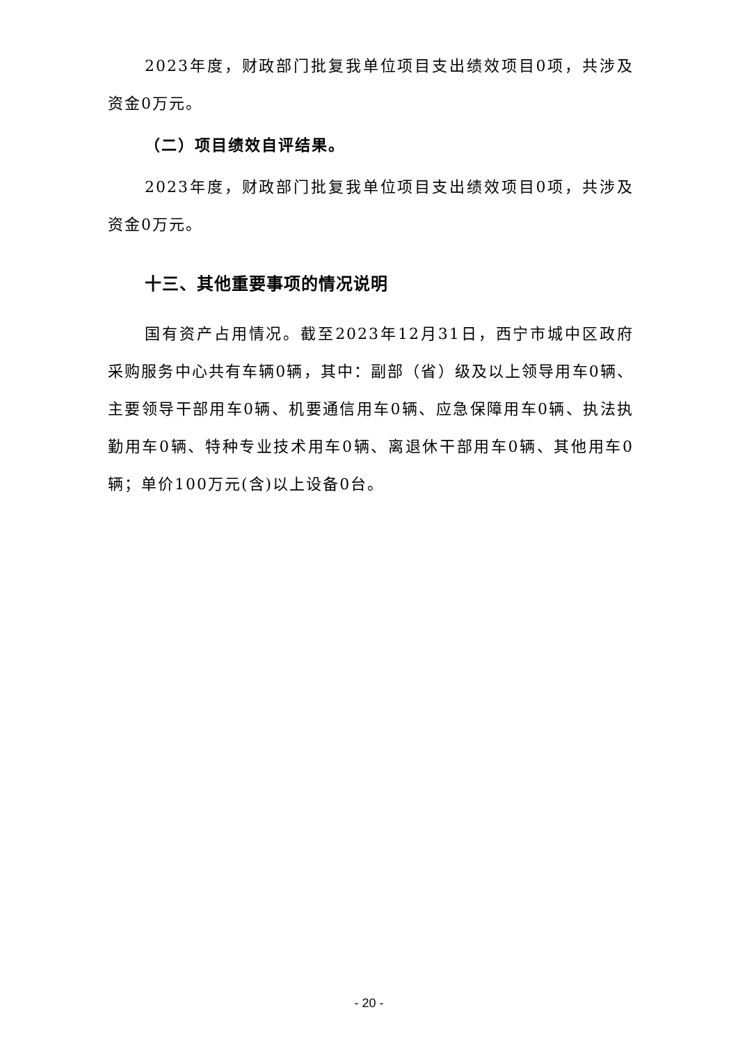2023年度，财政部门批复我单位项目支出绩效项目0项，共涉及资金0万元。
（二）项目绩效自评结果。
2023年度，财政部门批复我单位项目支出绩效项目0项，共涉及资金0万元。
十三、其他重要事项的情况说明
国有资产占用情况。截至2023年12月31日，西宁市城中区政府采购服务中心共有车辆0辆，其中：副部（省）级及以上领导用车0辆、主要领导干部用车0辆、机要通信用车0辆、应急保障用车0辆、执法执勤用车0辆、特种专业技术用车0辆、离退休干部用车0辆、其他用车0辆；单价100万元(含)以上设备0台。
- 20 -